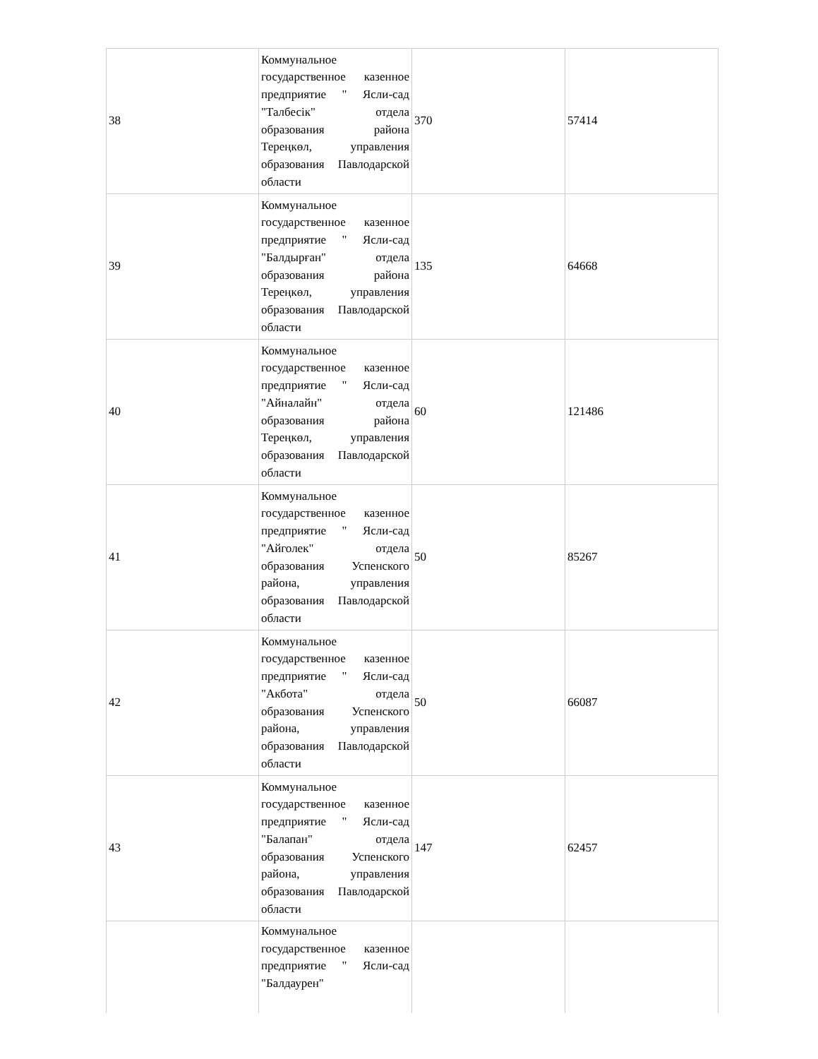| 38 | Коммунальное государственное казенное предприятие " Ясли-сад "Талбесік" отдела образования района Тереңкөл, управления образования Павлодарской области | 370 | 57414 |
| 39 | Коммунальное государственное казенное предприятие " Ясли-сад "Балдырған" отдела образования района Тереңкөл, управления образования Павлодарской области | 135 | 64668 |
| 40 | Коммунальное государственное казенное предприятие " Ясли-сад "Айналайн" отдела образования района Тереңкөл, управления образования Павлодарской области | 60 | 121486 |
| 41 | Коммунальное государственное казенное предприятие " Ясли-сад "Айголек" отдела образования Успенского района, управления образования Павлодарской области | 50 | 85267 |
| 42 | Коммунальное государственное казенное предприятие " Ясли-сад "Акбота" отдела образования Успенского района, управления образования Павлодарской области | 50 | 66087 |
| 43 | Коммунальное государственное казенное предприятие " Ясли-сад "Балапан" отдела образования Успенского района, управления образования Павлодарской области | 147 | 62457 |
| | Коммунальное государственное казенное предприятие " Ясли-сад "Балдаурен" | | |